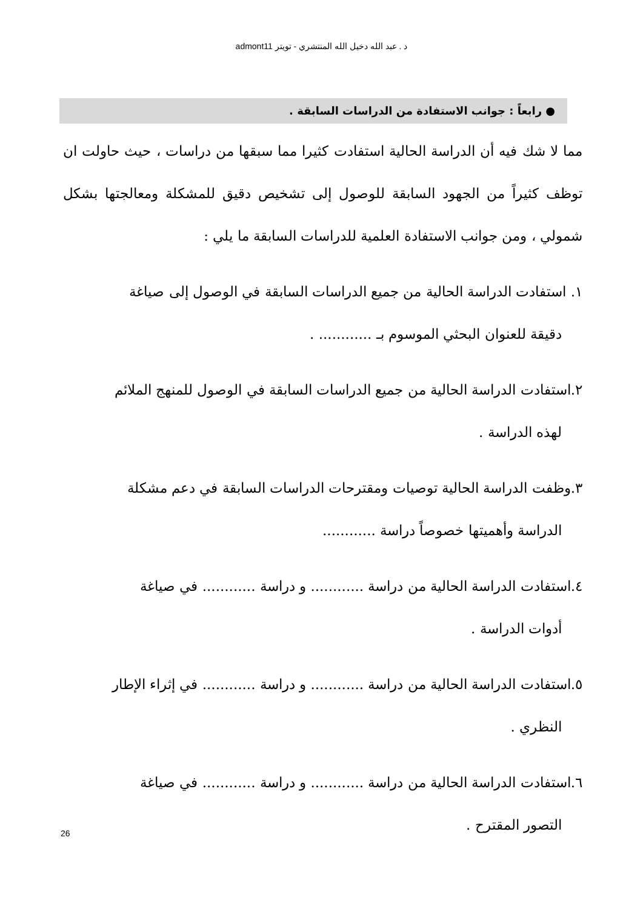د . عبد الله دخيل الله المنتشري - تويتر admont11
● رابعاً : جوانب الاستفادة من الدراسات السابقة .
مما لا شك فيه أن الدراسة الحالية استفادت كثيرا مما سبقها من دراسات ، حيث حاولت ان توظف كثيراً من الجهود السابقة للوصول إلى تشخيص دقيق للمشكلة ومعالجتها بشكل شمولي ، ومن جوانب الاستفادة العلمية للدراسات السابقة ما يلي :
١. استفادت الدراسة الحالية من جميع الدراسات السابقة في الوصول إلى صياغة
دقيقة للعنوان البحثي الموسوم بـ ............ .
٢.استفادت الدراسة الحالية من جميع الدراسات السابقة في الوصول للمنهج الملائم
لهذه الدراسة .
٣.وظفت الدراسة الحالية توصيات ومقترحات الدراسات السابقة في دعم مشكلة
الدراسة وأهميتها خصوصاً دراسة ............
٤.استفادت الدراسة الحالية من دراسة ............ و دراسة ............ في صياغة
أدوات الدراسة .
٥.استفادت الدراسة الحالية من دراسة ............ و دراسة ............ في إثراء الإطار
النظري .
٦.استفادت الدراسة الحالية من دراسة ............ و دراسة ............ في صياغة
التصور المقترح .
26